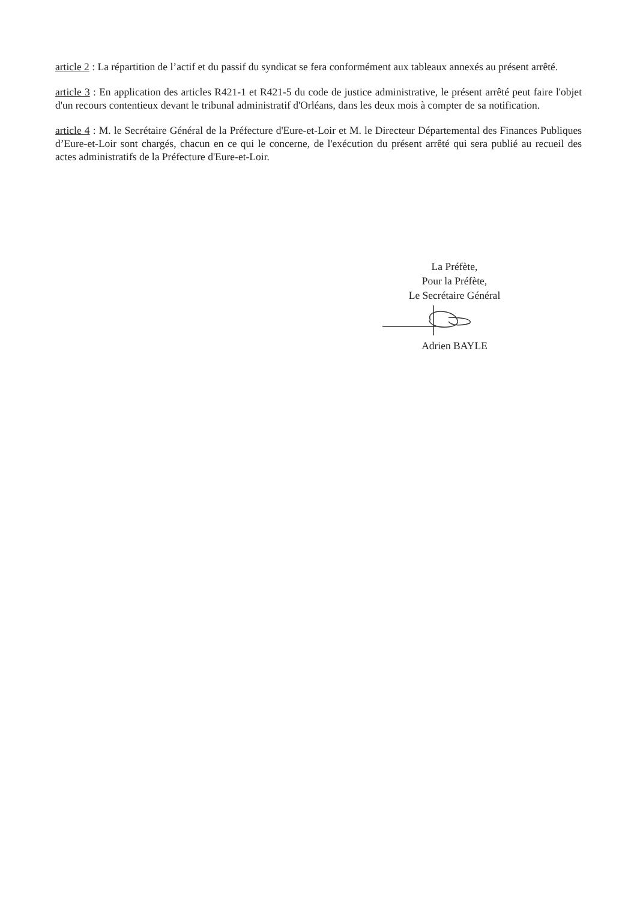article 2 : La répartition de l’actif et du passif du syndicat se fera conformément aux tableaux annexés au présent arrêté.
article 3 : En application des articles R421-1 et R421-5 du code de justice administrative, le présent arrêté peut faire l'objet d'un recours contentieux devant le tribunal administratif d'Orléans, dans les deux mois à compter de sa notification.
article 4 : M. le Secrétaire Général de la Préfecture d'Eure-et-Loir et M. le Directeur Départemental des Finances Publiques d’Eure-et-Loir sont chargés, chacun en ce qui le concerne, de l'exécution du présent arrêté qui sera publié au recueil des actes administratifs de la Préfecture d'Eure-et-Loir.
La Préfète,
Pour la Préfète,
Le Secrétaire Général
Adrien BAYLE